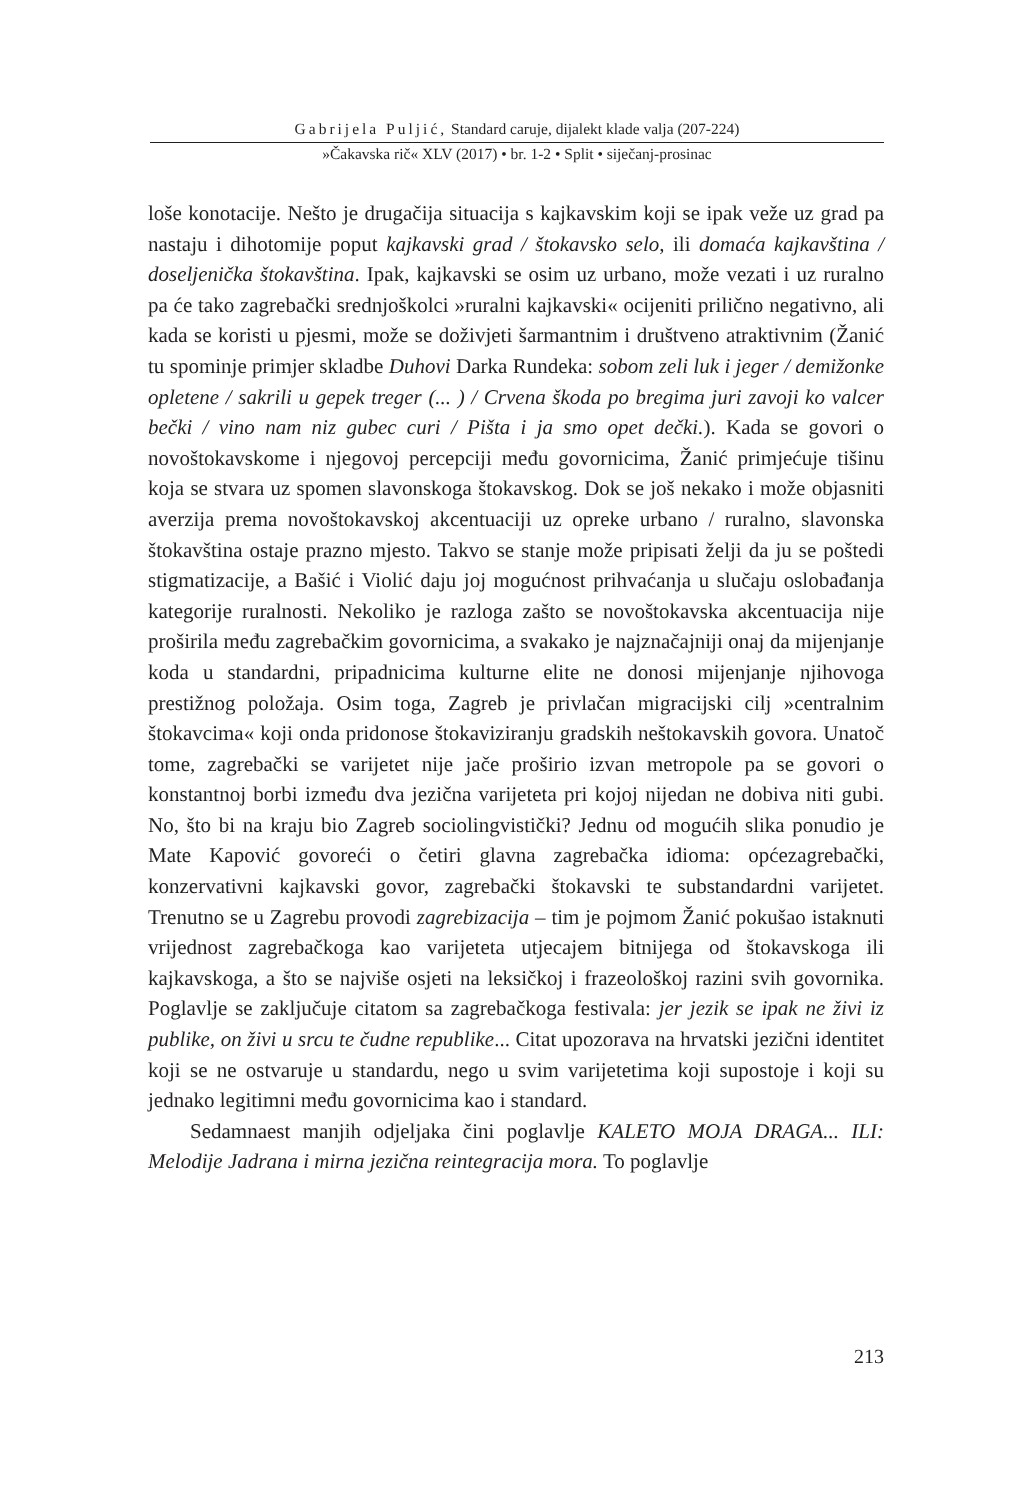Gabrijela Puljić, Standard caruje, dijalekt klade valja (207-224)
»Čakavska rič« XLV (2017) • br. 1-2 • Split • siječanj-prosinac
loše konotacije. Nešto je drugačija situacija s kajkavskim koji se ipak veže uz grad pa nastaju i dihotomije poput kajkavski grad / štokavsko selo, ili domaća kajkavština / doseljenička štokavština. Ipak, kajkavski se osim uz urbano, može vezati i uz ruralno pa će tako zagrebački srednjoškolci »ruralni kajkavski« ocijeniti prilično negativno, ali kada se koristi u pjesmi, može se doživjeti šarmantnim i društveno atraktivnim (Žanić tu spominje primjer skladbe Duhovi Darka Rundeka: sobom zeli luk i jeger / demižonke opletene / sakrili u gepek treger (... ) / Crvena škoda po bregima juri zavoji ko valcer bečki / vino nam niz gubec curi / Pišta i ja smo opet dečki.). Kada se govori o novoštokavskome i njegovoj percepciji među govornicima, Žanić primjećuje tišinu koja se stvara uz spomen slavonskoga štokavskog. Dok se još nekako i može objasniti averzija prema novoštokavskoj akcentuaciji uz opreke urbano / ruralno, slavonska štokavština ostaje prazno mjesto. Takvo se stanje može pripisati želji da ju se poštedi stigmatizacije, a Bašić i Violić daju joj mogućnost prihvaćanja u slučaju oslobađanja kategorije ruralnosti. Nekoliko je razloga zašto se novoštokavska akcentuacija nije proširila među zagrebačkim govornicima, a svakako je najznačajniji onaj da mijenjanje koda u standardni, pripadnicima kulturne elite ne donosi mijenjanje njihovoga prestižnog položaja. Osim toga, Zagreb je privlačan migracijski cilj »centralnim štokavcima« koji onda pridonose štokaviziranju gradskih neštokavskih govora. Unatoč tome, zagrebački se varijetet nije jače proširio izvan metropole pa se govori o konstantnoj borbi između dva jezična varijeteta pri kojoj nijedan ne dobiva niti gubi. No, što bi na kraju bio Zagreb sociolingvistički? Jednu od mogućih slika ponudio je Mate Kapović govoreći o četiri glavna zagrebačka idioma: općezagrebački, konzervativni kajkavski govor, zagrebački štokavski te substandardni varijetet. Trenutno se u Zagrebu provodi zagrebizacija – tim je pojmom Žanić pokušao istaknuti vrijednost zagrebačkoga kao varijeteta utjecajem bitnijega od štokavskoga ili kajkavskoga, a što se najviše osjeti na leksičkoj i frazeološkoj razini svih govornika. Poglavlje se zaključuje citatom sa zagrebačkoga festivala: jer jezik se ipak ne živi iz publike, on živi u srcu te čudne republike... Citat upozorava na hrvatski jezični identitet koji se ne ostvaruje u standardu, nego u svim varijetetima koji supostoje i koji su jednako legitimni među govornicima kao i standard.
Sedamnaest manjih odjeljaka čini poglavlje KALETO MOJA DRAGA... ILI: Melodije Jadrana i mirna jezična reintegracija mora. To poglavlje
213